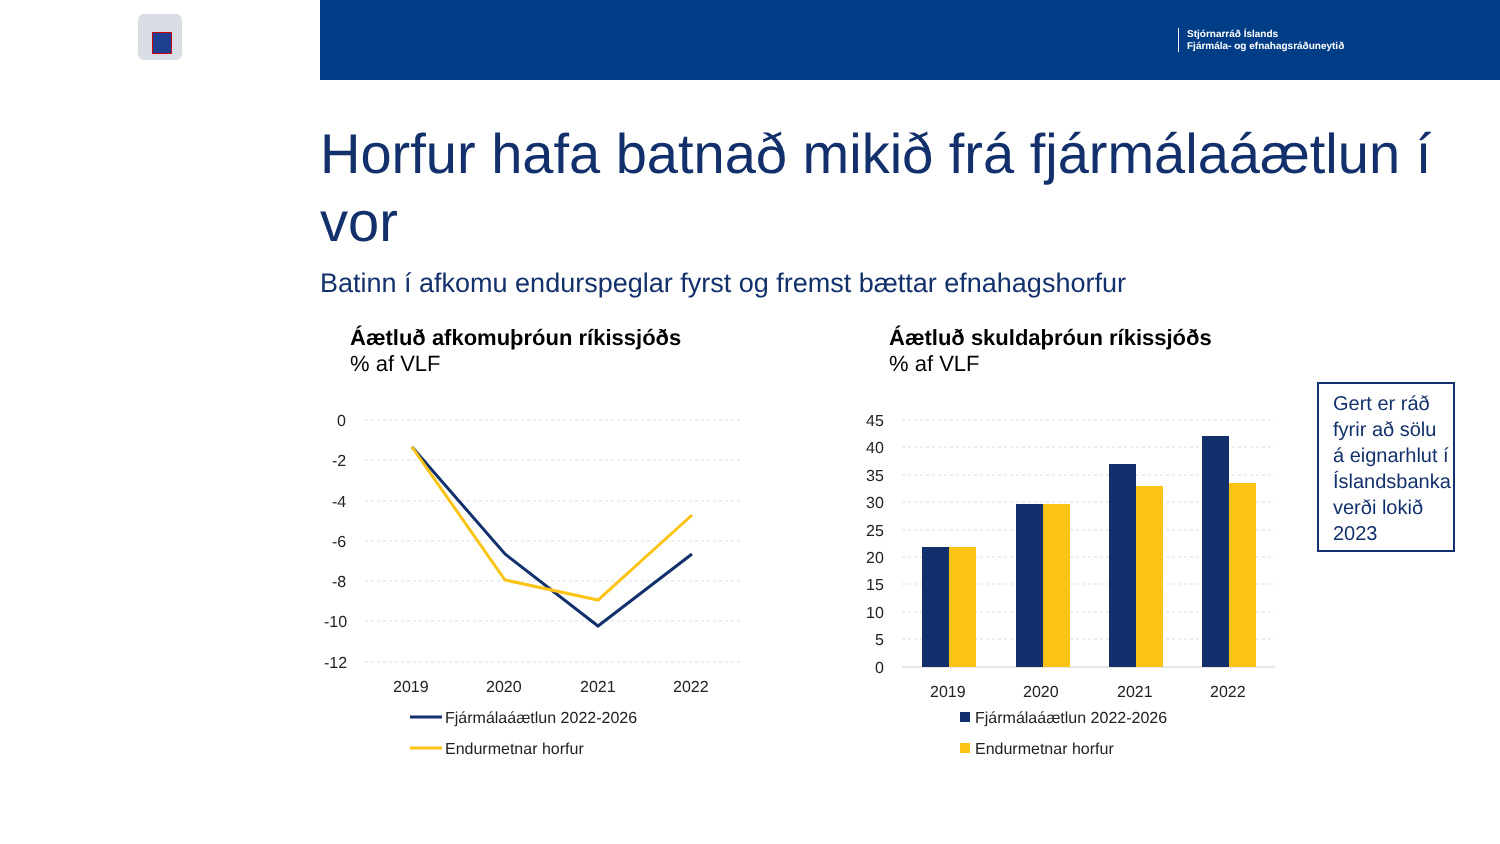Stjórnarráð Íslands
Fjármála- og efnahagsráðuneytið
Horfur hafa batnað mikið frá fjármálaáætlun í vor
Batinn í afkomu endurspeglar fyrst og fremst bættar efnahagshorfur
Áætluð afkomuþróun ríkissjóðs
% af VLF
Áætluð skuldaþróun ríkissjóðs
% af VLF
0
-2
-4
-6
-8
-10
-12
2019
2020
2021
2022
Fjármálaáætlun 2022-2026
Endurmetnar horfur
45
40
35
30
25
20
15
10
5
0
2019
2020
2021
2022
Fjármálaáætlun 2022-2026
Endurmetnar horfur
Gert er ráð fyrir að sölu á eignarhlut í Íslandsbanka verði lokið 2023